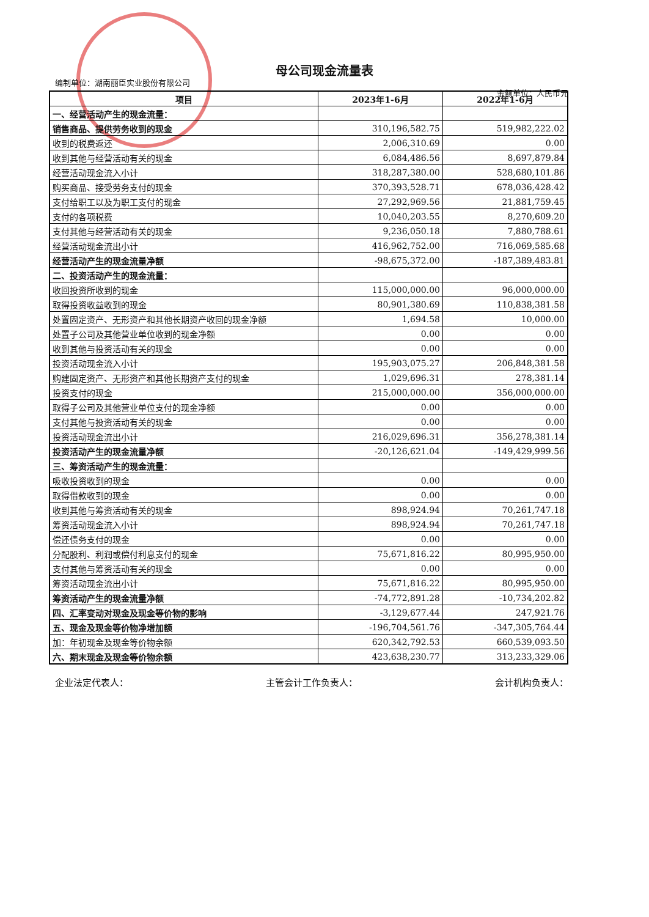母公司现金流量表
编制单位：湖南丽臣实业股份有限公司
金额单位：人民币元
| 项目 | 2023年1-6月 | 2022年1-6月 |
| --- | --- | --- |
| 一、经营活动产生的现金流量： | | |
| 销售商品、提供劳务收到的现金 | 310,196,582.75 | 519,982,222.02 |
| 收到的税费返还 | 2,006,310.69 | 0.00 |
| 收到其他与经营活动有关的现金 | 6,084,486.56 | 8,697,879.84 |
| 经营活动现金流入小计 | 318,287,380.00 | 528,680,101.86 |
| 购买商品、接受劳务支付的现金 | 370,393,528.71 | 678,036,428.42 |
| 支付给职工以及为职工支付的现金 | 27,292,969.56 | 21,881,759.45 |
| 支付的各项税费 | 10,040,203.55 | 8,270,609.20 |
| 支付其他与经营活动有关的现金 | 9,236,050.18 | 7,880,788.61 |
| 经营活动现金流出小计 | 416,962,752.00 | 716,069,585.68 |
| 经营活动产生的现金流量净额 | -98,675,372.00 | -187,389,483.81 |
| 二、投资活动产生的现金流量： | | |
| 收回投资所收到的现金 | 115,000,000.00 | 96,000,000.00 |
| 取得投资收益收到的现金 | 80,901,380.69 | 110,838,381.58 |
| 处置固定资产、无形资产和其他长期资产收回的现金净额 | 1,694.58 | 10,000.00 |
| 处置子公司及其他营业单位收到的现金净额 | 0.00 | 0.00 |
| 收到其他与投资活动有关的现金 | 0.00 | 0.00 |
| 投资活动现金流入小计 | 195,903,075.27 | 206,848,381.58 |
| 购建固定资产、无形资产和其他长期资产支付的现金 | 1,029,696.31 | 278,381.14 |
| 投资支付的现金 | 215,000,000.00 | 356,000,000.00 |
| 取得子公司及其他营业单位支付的现金净额 | 0.00 | 0.00 |
| 支付其他与投资活动有关的现金 | 0.00 | 0.00 |
| 投资活动现金流出小计 | 216,029,696.31 | 356,278,381.14 |
| 投资活动产生的现金流量净额 | -20,126,621.04 | -149,429,999.56 |
| 三、筹资活动产生的现金流量： | | |
| 吸收投资收到的现金 | 0.00 | 0.00 |
| 取得借款收到的现金 | 0.00 | 0.00 |
| 收到其他与筹资活动有关的现金 | 898,924.94 | 70,261,747.18 |
| 筹资活动现金流入小计 | 898,924.94 | 70,261,747.18 |
| 偿还债务支付的现金 | 0.00 | 0.00 |
| 分配股利、利润或偿付利息支付的现金 | 75,671,816.22 | 80,995,950.00 |
| 支付其他与筹资活动有关的现金 | 0.00 | 0.00 |
| 筹资活动现金流出小计 | 75,671,816.22 | 80,995,950.00 |
| 筹资活动产生的现金流量净额 | -74,772,891.28 | -10,734,202.82 |
| 四、汇率变动对现金及现金等价物的影响 | -3,129,677.44 | 247,921.76 |
| 五、现金及现金等价物净增加额 | -196,704,561.76 | -347,305,764.44 |
| 加：年初现金及现金等价物余额 | 620,342,792.53 | 660,539,093.50 |
| 六、期末现金及现金等价物余额 | 423,638,230.77 | 313,233,329.06 |
企业法定代表人： 主管会计工作负责人： 会计机构负责人：